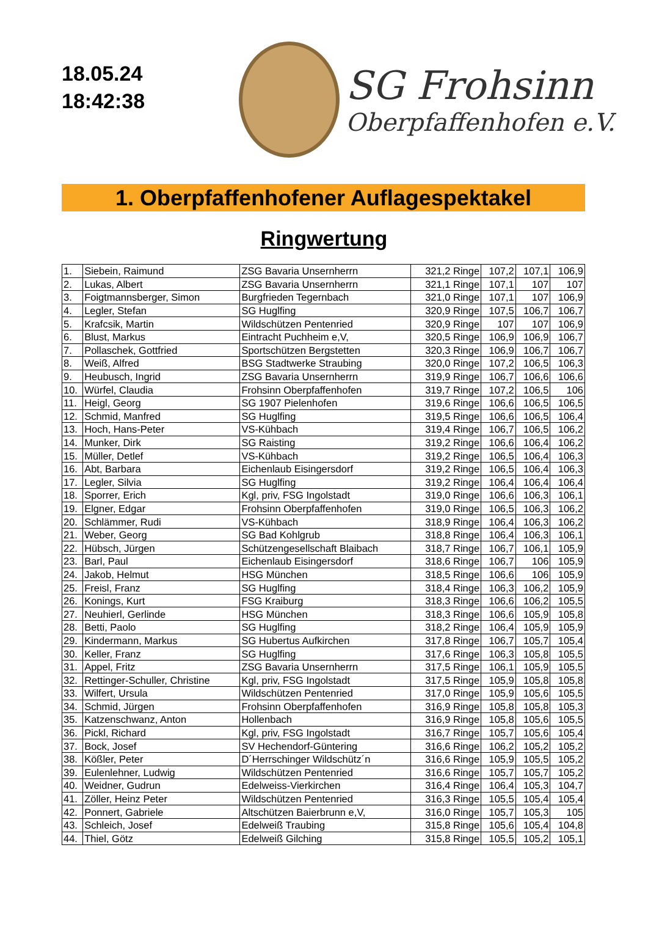18.05.24
18:42:38
SG Frohsinn
Oberpfaffenhofen e.V.
1. Oberpfaffenhofener Auflagespektakel
Ringwertung
| 1. | Siebein, Raimund | ZSG Bavaria Unsernherrn | 321,2 Ringe | 107,2 | 107,1 | 106,9 |
| 2. | Lukas, Albert | ZSG Bavaria Unsernherrn | 321,1 Ringe | 107,1 | 107 | 107 |
| 3. | Foigtmannsberger, Simon | Burgfrieden Tegernbach | 321,0 Ringe | 107,1 | 107 | 106,9 |
| 4. | Legler, Stefan | SG Huglfing | 320,9 Ringe | 107,5 | 106,7 | 106,7 |
| 5. | Krafcsik, Martin | Wildschützen Pentenried | 320,9 Ringe | 107 | 107 | 106,9 |
| 6. | Blust, Markus | Eintracht Puchheim e,V, | 320,5 Ringe | 106,9 | 106,9 | 106,7 |
| 7. | Pollaschek, Gottfried | Sportschützen Bergstetten | 320,3 Ringe | 106,9 | 106,7 | 106,7 |
| 8. | Weiß, Alfred | BSG Stadtwerke Straubing | 320,0 Ringe | 107,2 | 106,5 | 106,3 |
| 9. | Heubusch, Ingrid | ZSG Bavaria Unsernherrn | 319,9 Ringe | 106,7 | 106,6 | 106,6 |
| 10. | Würfel, Claudia | Frohsinn Oberpfaffenhofen | 319,7 Ringe | 107,2 | 106,5 | 106 |
| 11. | Heigl, Georg | SG 1907 Pielenhofen | 319,6 Ringe | 106,6 | 106,5 | 106,5 |
| 12. | Schmid, Manfred | SG Huglfing | 319,5 Ringe | 106,6 | 106,5 | 106,4 |
| 13. | Hoch, Hans-Peter | VS-Kühbach | 319,4 Ringe | 106,7 | 106,5 | 106,2 |
| 14. | Munker, Dirk | SG Raisting | 319,2 Ringe | 106,6 | 106,4 | 106,2 |
| 15. | Müller, Detlef | VS-Kühbach | 319,2 Ringe | 106,5 | 106,4 | 106,3 |
| 16. | Abt, Barbara | Eichenlaub Eisingersdorf | 319,2 Ringe | 106,5 | 106,4 | 106,3 |
| 17. | Legler, Silvia | SG Huglfing | 319,2 Ringe | 106,4 | 106,4 | 106,4 |
| 18. | Sporrer, Erich | Kgl, priv, FSG Ingolstadt | 319,0 Ringe | 106,6 | 106,3 | 106,1 |
| 19. | Elgner, Edgar | Frohsinn Oberpfaffenhofen | 319,0 Ringe | 106,5 | 106,3 | 106,2 |
| 20. | Schlämmer, Rudi | VS-Kühbach | 318,9 Ringe | 106,4 | 106,3 | 106,2 |
| 21. | Weber, Georg | SG Bad Kohlgrub | 318,8 Ringe | 106,4 | 106,3 | 106,1 |
| 22. | Hübsch, Jürgen | Schützengesellschaft Blaibach | 318,7 Ringe | 106,7 | 106,1 | 105,9 |
| 23. | Barl, Paul | Eichenlaub Eisingersdorf | 318,6 Ringe | 106,7 | 106 | 105,9 |
| 24. | Jakob, Helmut | HSG München | 318,5 Ringe | 106,6 | 106 | 105,9 |
| 25. | Freisl, Franz | SG Huglfing | 318,4 Ringe | 106,3 | 106,2 | 105,9 |
| 26. | Konings, Kurt | FSG Kraiburg | 318,3 Ringe | 106,6 | 106,2 | 105,5 |
| 27. | Neuhierl, Gerlinde | HSG München | 318,3 Ringe | 106,6 | 105,9 | 105,8 |
| 28. | Betti, Paolo | SG Huglfing | 318,2 Ringe | 106,4 | 105,9 | 105,9 |
| 29. | Kindermann, Markus | SG Hubertus Aufkirchen | 317,8 Ringe | 106,7 | 105,7 | 105,4 |
| 30. | Keller, Franz | SG Huglfing | 317,6 Ringe | 106,3 | 105,8 | 105,5 |
| 31. | Appel, Fritz | ZSG Bavaria Unsernherrn | 317,5 Ringe | 106,1 | 105,9 | 105,5 |
| 32. | Rettinger-Schuller, Christine | Kgl, priv, FSG Ingolstadt | 317,5 Ringe | 105,9 | 105,8 | 105,8 |
| 33. | Wilfert, Ursula | Wildschützen Pentenried | 317,0 Ringe | 105,9 | 105,6 | 105,5 |
| 34. | Schmid, Jürgen | Frohsinn Oberpfaffenhofen | 316,9 Ringe | 105,8 | 105,8 | 105,3 |
| 35. | Katzenschwanz, Anton | Hollenbach | 316,9 Ringe | 105,8 | 105,6 | 105,5 |
| 36. | Pickl, Richard | Kgl, priv, FSG Ingolstadt | 316,7 Ringe | 105,7 | 105,6 | 105,4 |
| 37. | Bock, Josef | SV Hechendorf-Güntering | 316,6 Ringe | 106,2 | 105,2 | 105,2 |
| 38. | Kößler, Peter | D´Herrschinger Wildschütz´n | 316,6 Ringe | 105,9 | 105,5 | 105,2 |
| 39. | Eulenlehner, Ludwig | Wildschützen Pentenried | 316,6 Ringe | 105,7 | 105,7 | 105,2 |
| 40. | Weidner, Gudrun | Edelweiss-Vierkirchen | 316,4 Ringe | 106,4 | 105,3 | 104,7 |
| 41. | Zöller, Heinz Peter | Wildschützen Pentenried | 316,3 Ringe | 105,5 | 105,4 | 105,4 |
| 42. | Ponnert, Gabriele | Altschützen Baierbrunn e,V, | 316,0 Ringe | 105,7 | 105,3 | 105 |
| 43. | Schleich, Josef | Edelweiß Traubing | 315,8 Ringe | 105,6 | 105,4 | 104,8 |
| 44. | Thiel, Götz | Edelweiß Gilching | 315,8 Ringe | 105,5 | 105,2 | 105,1 |